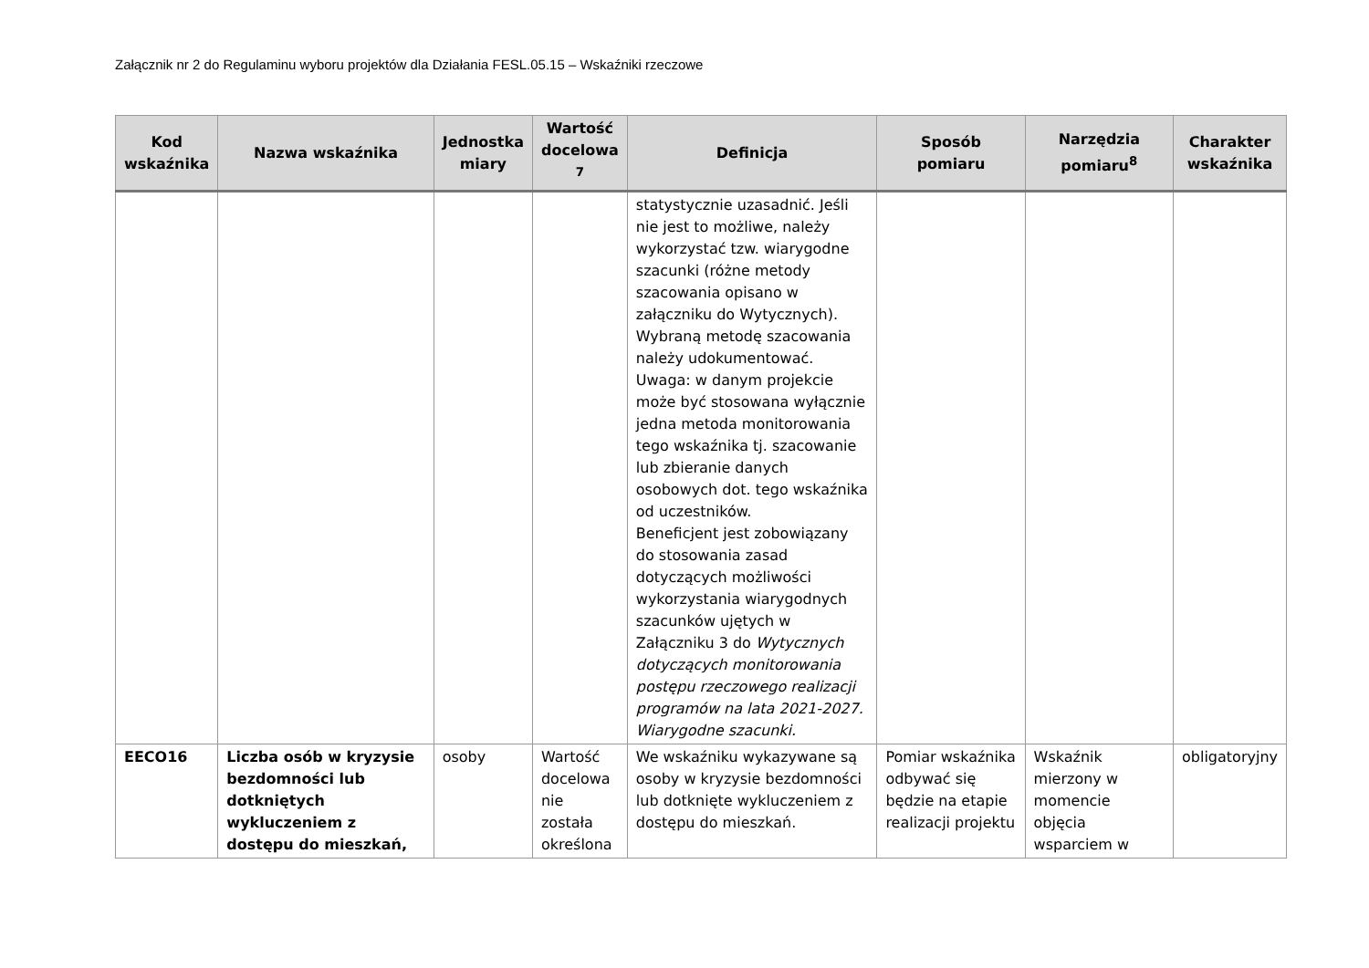Załącznik nr 2 do Regulaminu wyboru projektów dla Działania FESL.05.15 – Wskaźniki rzeczowe
| Kod wskaźnika | Nazwa wskaźnika | Jednostka miary | Wartość docelowa <sup>7</sup> | Definicja | Sposób pomiaru | Narzędzia pomiaru<sup>8</sup> | Charakter wskaźnika |
| --- | --- | --- | --- | --- | --- | --- | --- |
| | | | | statystycznie uzasadnić. Jeśli nie jest to możliwe, należy wykorzystać tzw. wiarygodne szacunki (różne metody szacowania opisano w załączniku do Wytycznych). Wybraną metodę szacowania należy udokumentować. Uwaga: w danym projekcie może być stosowana wyłącznie jedna metoda monitorowania tego wskaźnika tj. szacowanie lub zbieranie danych osobowych dot. tego wskaźnika od uczestników. Beneficjent jest zobowiązany do stosowania zasad dotyczących możliwości wykorzystania wiarygodnych szacunków ujętych w Załączniku 3 do Wytycznych dotyczących monitorowania postępu rzeczowego realizacji programów na lata 2021-2027. Wiarygodne szacunki. | | | |
| EECO16 | Liczba osób w kryzysie bezdomności lub dotkniętych wykluczeniem z dostępu do mieszkań, | osoby | Wartość docelowa nie została określona | We wskaźniku wykazywane są osoby w kryzysie bezdomności lub dotknięte wykluczeniem z dostępu do mieszkań. | Pomiar wskaźnika odbywać się będzie na etapie realizacji projektu | Wskaźnik mierzony w momencie objęcia wsparciem w | obligatoryjny |